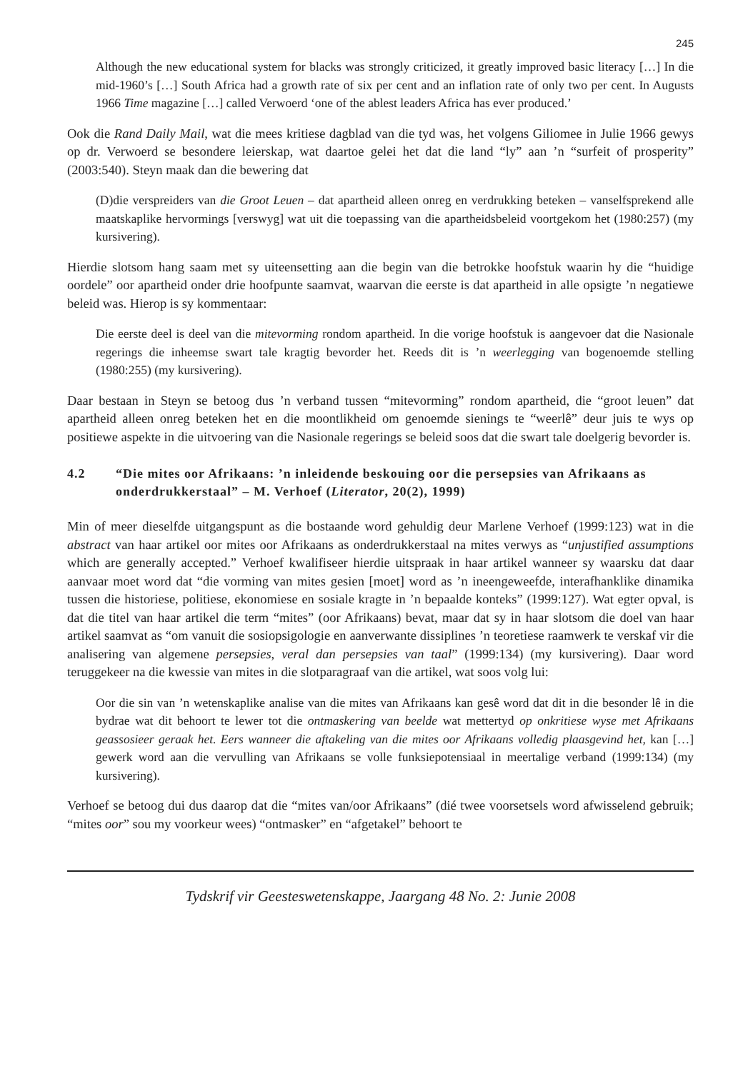245
Although the new educational system for blacks was strongly criticized, it greatly improved basic literacy […] In die mid-1960’s […] South Africa had a growth rate of six per cent and an inflation rate of only two per cent. In Augusts 1966 Time magazine […] called Verwoerd ‘one of the ablest leaders Africa has ever produced.’
Ook die Rand Daily Mail, wat die mees kritiese dagblad van die tyd was, het volgens Giliomee in Julie 1966 gewys op dr. Verwoerd se besondere leierskap, wat daartoe gelei het dat die land “ly” aan ’n “surfeit of prosperity” (2003:540). Steyn maak dan die bewering dat
(D)die verspreiders van die Groot Leuen – dat apartheid alleen onreg en verdrukking beteken – vanselfsprekend alle maatskaplike hervormings [verswyg] wat uit die toepassing van die apartheidsbeleid voortgekom het (1980:257) (my kursivering).
Hierdie slotsom hang saam met sy uiteensetting aan die begin van die betrokke hoofstuk waarin hy die “huidige oordele” oor apartheid onder drie hoofpunte saamvat, waarvan die eerste is dat apartheid in alle opsigte ’n negatiewe beleid was. Hierop is sy kommentaar:
Die eerste deel is deel van die mitevorming rondom apartheid. In die vorige hoofstuk is aangevoer dat die Nasionale regerings die inheemse swart tale kragtig bevorder het. Reeds dit is ’n weerlegging van bogenoemde stelling (1980:255) (my kursivering).
Daar bestaan in Steyn se betoog dus ’n verband tussen “mitevorming” rondom apartheid, die “groot leuen” dat apartheid alleen onreg beteken het en die moontlikheid om genoemde sienings te “weerlê” deur juis te wys op positiewe aspekte in die uitvoering van die Nasionale regerings se beleid soos dat die swart tale doelgerig bevorder is.
4.2 “Die mites oor Afrikaans: ’n inleidende beskouing oor die persepsies van Afrikaans as onderdrukkerstaal” – M. Verhoef (Literator, 20(2), 1999)
Min of meer dieselfde uitgangspunt as die bostaande word gehuldig deur Marlene Verhoef (1999:123) wat in die abstract van haar artikel oor mites oor Afrikaans as onderdrukkerstaal na mites verwys as “unjustified assumptions which are generally accepted.” Verhoef kwalifiseer hierdie uitspraak in haar artikel wanneer sy waarsku dat daar aanvaar moet word dat “die vorming van mites gesien [moet] word as ’n ineengeweefde, interafhanklike dinamika tussen die historiese, politiese, ekonomiese en sosiale kragte in ’n bepaalde konteks” (1999:127). Wat egter opval, is dat die titel van haar artikel die term “mites” (oor Afrikaans) bevat, maar dat sy in haar slotsom die doel van haar artikel saamvat as “om vanuit die sosiopsigologie en aanverwante dissiplines ’n teoretiese raamwerk te verskaf vir die analisering van algemene persepsies, veral dan persepsies van taal” (1999:134) (my kursivering). Daar word teruggekeer na die kwessie van mites in die slotparagraaf van die artikel, wat soos volg lui:
Oor die sin van ’n wetenskaplike analise van die mites van Afrikaans kan gesê word dat dit in die besonder lê in die bydrae wat dit behoort te lewer tot die ontmaskering van beelde wat mettertyd op onkritiese wyse met Afrikaans geassosieer geraak het. Eers wanneer die aftakeling van die mites oor Afrikaans volledig plaasgevind het, kan […] gewerk word aan die vervulling van Afrikaans se volle funksiepotensiaal in meertalige verband (1999:134) (my kursivering).
Verhoef se betoog dui dus daarop dat die “mites van/oor Afrikaans” (dié twee voorsetsels word afwisselend gebruik; “mites oor” sou my voorkeur wees) “ontmasker” en “afgetakel” behoort te
Tydskrif vir Geesteswetenskappe, Jaargang 48 No. 2: Junie 2008